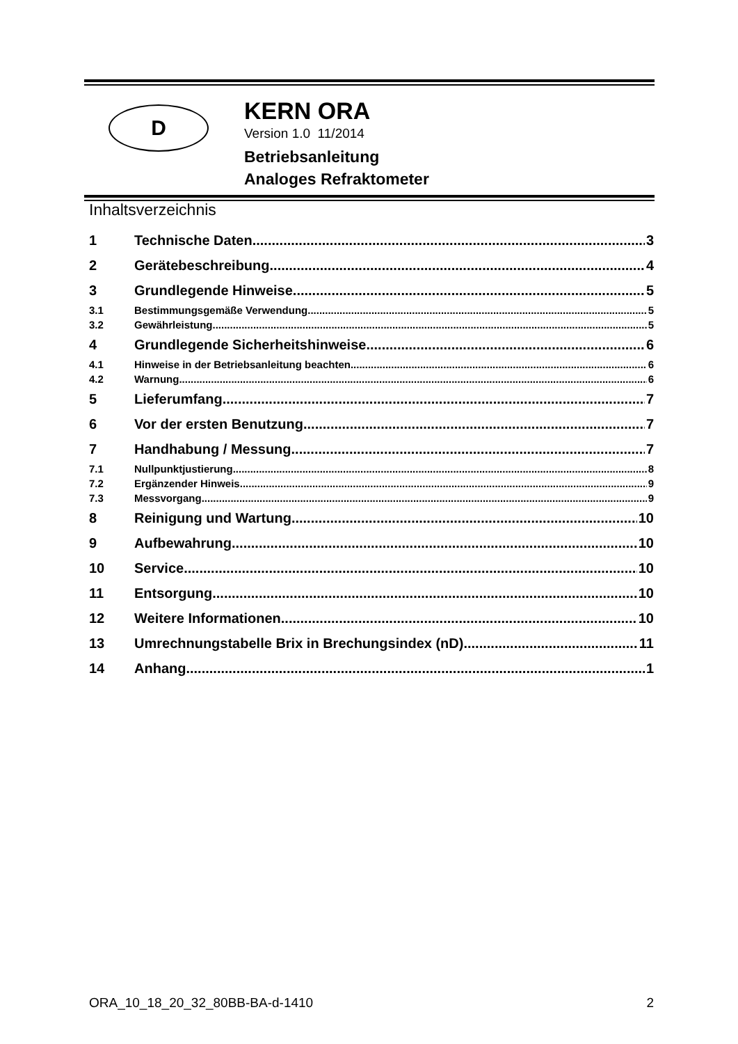D
KERN ORA
Version 1.0 11/2014
Betriebsanleitung
Analoges Refraktometer
Inhaltsverzeichnis
1 Technische Daten 3
2 Gerätebeschreibung 4
3 Grundlegende Hinweise 5
3.1 Bestimmungsgemäße Verwendung 5
3.2 Gewährleistung 5
4 Grundlegende Sicherheitshinweise 6
4.1 Hinweise in der Betriebsanleitung beachten 6
4.2 Warnung 6
5 Lieferumfang 7
6 Vor der ersten Benutzung 7
7 Handhabung / Messung 7
7.1 Nullpunktjustierung 8
7.2 Ergänzender Hinweis 9
7.3 Messvorgang 9
8 Reinigung und Wartung 10
9 Aufbewahrung 10
10 Service 10
11 Entsorgung 10
12 Weitere Informationen 10
13 Umrechnungstabelle Brix in Brechungsindex (nD) 11
14 Anhang 1
ORA_10_18_20_32_80BB-BA-d-1410 2